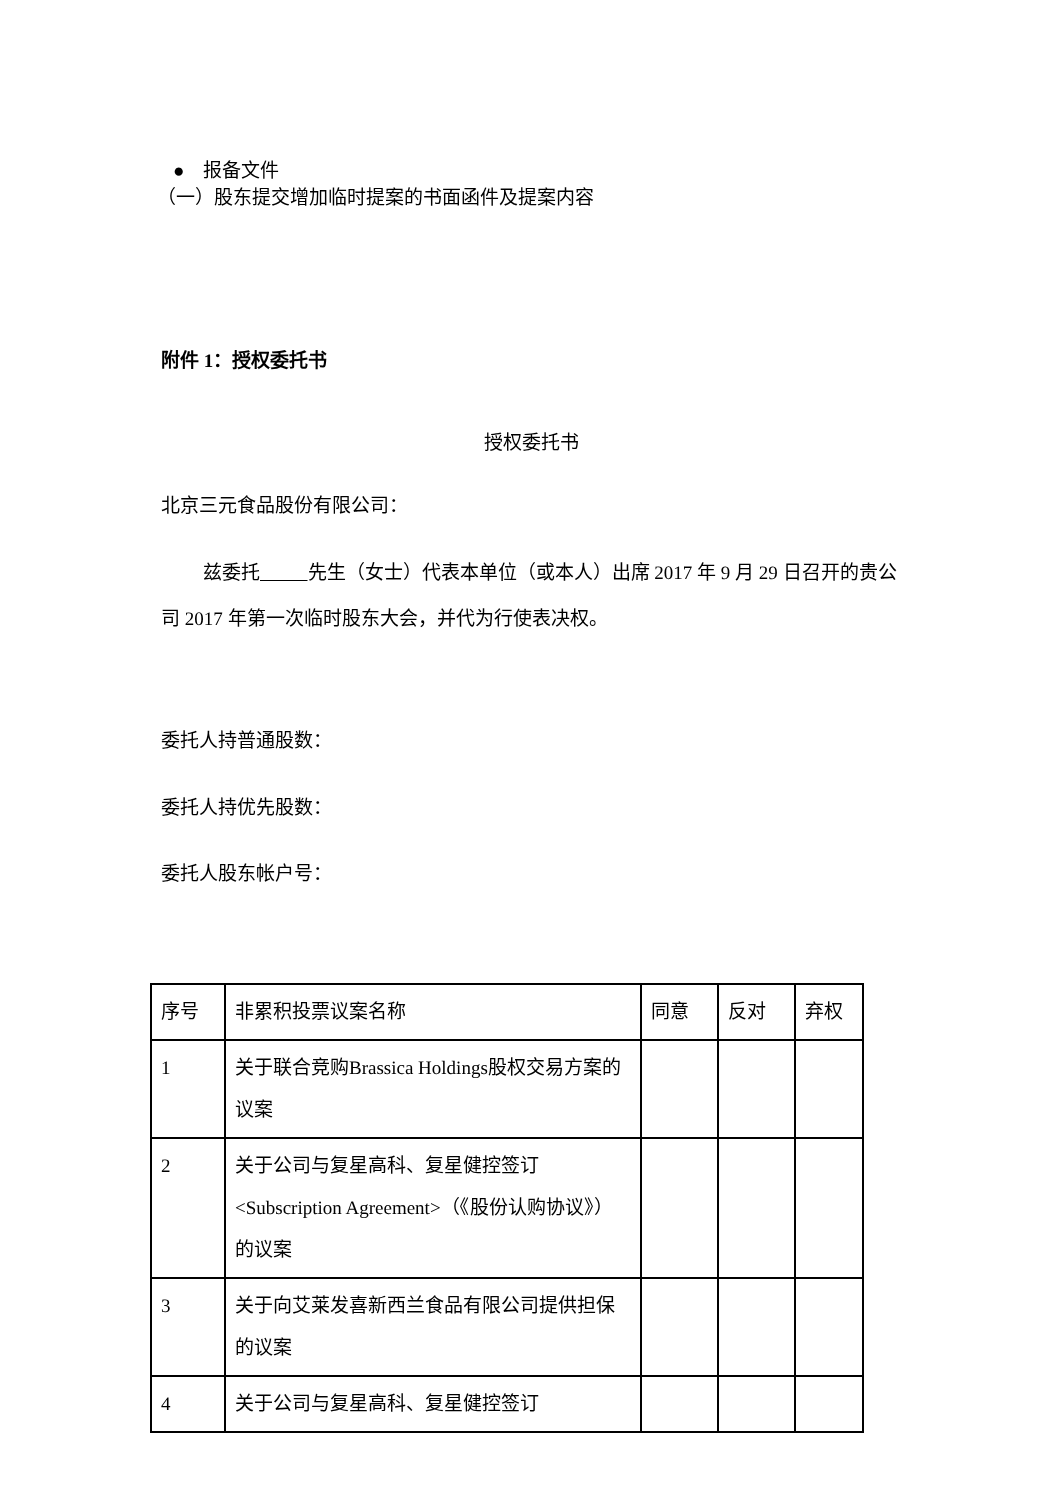● 报备文件
（一）股东提交增加临时提案的书面函件及提案内容
附件 1：授权委托书
授权委托书
北京三元食品股份有限公司：
兹委托 先生（女士）代表本单位（或本人）出席 2017 年 9 月 29 日召开的贵公司 2017 年第一次临时股东大会，并代为行使表决权。
委托人持普通股数：
委托人持优先股数：
委托人股东帐户号：
| 序号 | 非累积投票议案名称 | 同意 | 反对 | 弃权 |
| 1 | 关于联合竞购Brassica Holdings股权交易方案的议案 | | | |
| 2 | 关于公司与复星高科、复星健控签订<Subscription Agreement>（《股份认购协议》）的议案 | | | |
| 3 | 关于向艾莱发喜新西兰食品有限公司提供担保的议案 | | | |
| 4 | 关于公司与复星高科、复星健控签订 | | | |